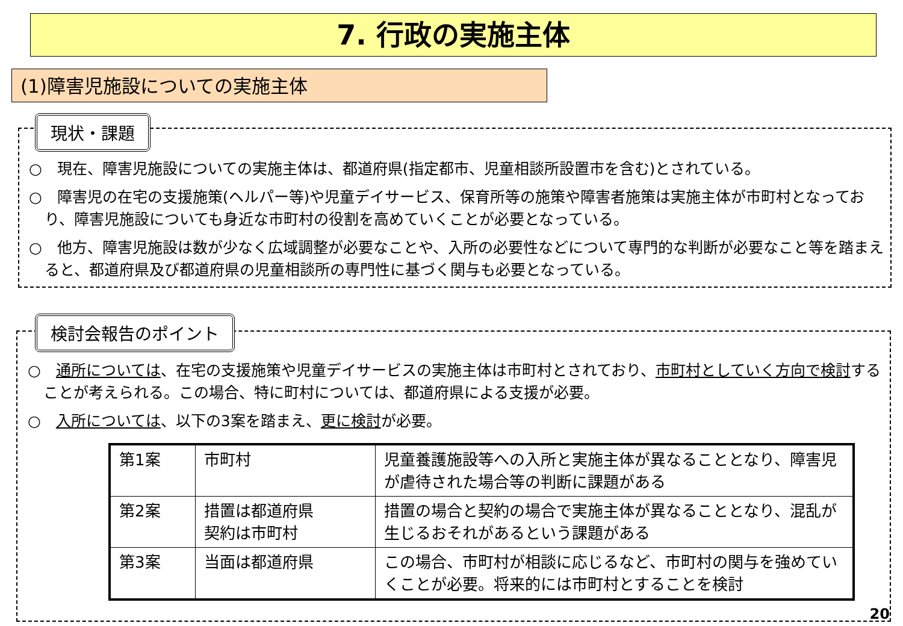7. 行政の実施主体
(1)障害児施設についての実施主体
現状・課題
○　現在、障害児施設についての実施主体は、都道府県(指定都市、児童相談所設置市を含む)とされている。
○　障害児の在宅の支援施策(ヘルパー等)や児童デイサービス、保育所等の施策や障害者施策は実施主体が市町村となっており、障害児施設についても身近な市町村の役割を高めていくことが必要となっている。
○　他方、障害児施設は数が少なく広域調整が必要なことや、入所の必要性などについて専門的な判断が必要なこと等を踏まえると、都道府県及び都道府県の児童相談所の専門性に基づく関与も必要となっている。
検討会報告のポイント
○　通所については、在宅の支援施策や児童デイサービスの実施主体は市町村とされており、市町村としていく方向で検討することが考えられる。この場合、特に町村については、都道府県による支援が必要。
○　入所については、以下の3案を踏まえ、更に検討が必要。
| 第1案 | 市町村 | 児童養護施設等への入所と実施主体が異なることとなり、障害児が虐待された場合等の判断に課題がある |
| 第2案 | 措置は都道府県 契約は市町村 | 措置の場合と契約の場合で実施主体が異なることとなり、混乱が生じるおそれがあるという課題がある |
| 第3案 | 当面は都道府県 | この場合、市町村が相談に応じるなど、市町村の関与を強めていくことが必要。将来的には市町村とすることを検討 |
20